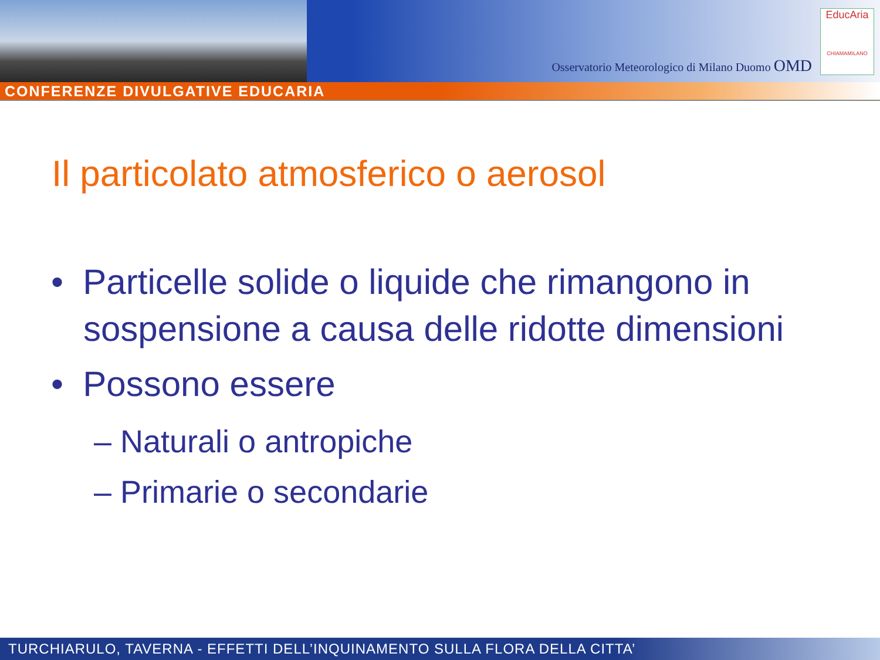Osservatorio Meteorologico di Milano Duomo OMD
EducAria
CHIAMAMILANO
CONFERENZE DIVULGATIVE EDUCARIA
Il particolato atmosferico o aerosol
• Particelle solide o liquide che rimangono in sospensione a causa delle ridotte dimensioni
• Possono essere
– Naturali o antropiche
– Primarie o secondarie
TURCHIARULO, TAVERNA - EFFETTI DELL’INQUINAMENTO SULLA FLORA DELLA CITTA’